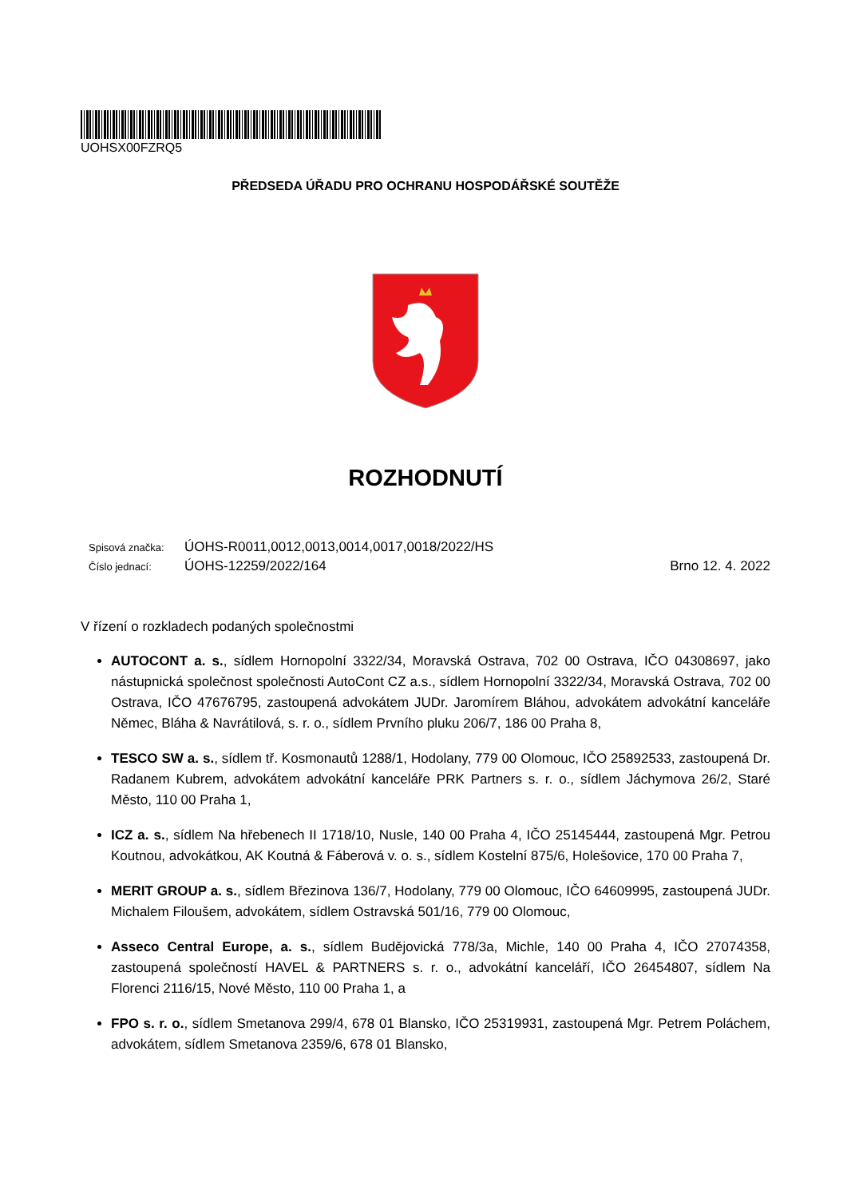UOHSX00FZRQ5
PŘEDSEDA ÚŘADU PRO OCHRANU HOSPODÁŘSKÉ SOUTĚŽE
ROZHODNUTÍ
Spisová značka: ÚOHS-R0011,0012,0013,0014,0017,0018/2022/HS
Číslo jednací: ÚOHS-12259/2022/164 Brno 12. 4. 2022
V řízení o rozkladech podaných společnostmi
AUTOCONT a. s., sídlem Hornopolní 3322/34, Moravská Ostrava, 702 00 Ostrava, IČO 04308697, jako nástupnická společnost společnosti AutoCont CZ a.s., sídlem Hornopolní 3322/34, Moravská Ostrava, 702 00 Ostrava, IČO 47676795, zastoupená advokátem JUDr. Jaromírem Bláhou, advokátem advokátní kanceláře Němec, Bláha & Navrátilová, s. r. o., sídlem Prvního pluku 206/7, 186 00 Praha 8,
TESCO SW a. s., sídlem tř. Kosmonautů 1288/1, Hodolany, 779 00 Olomouc, IČO 25892533, zastoupená Dr. Radanem Kubrem, advokátem advokátní kanceláře PRK Partners s. r. o., sídlem Jáchymova 26/2, Staré Město, 110 00 Praha 1,
ICZ a. s., sídlem Na hřebenech II 1718/10, Nusle, 140 00 Praha 4, IČO 25145444, zastoupená Mgr. Petrou Koutnou, advokátkou, AK Koutná & Fáberová v. o. s., sídlem Kostelní 875/6, Holešovice, 170 00 Praha 7,
MERIT GROUP a. s., sídlem Březinova 136/7, Hodolany, 779 00 Olomouc, IČO 64609995, zastoupená JUDr. Michalem Filoušem, advokátem, sídlem Ostravská 501/16, 779 00 Olomouc,
Asseco Central Europe, a. s., sídlem Budějovická 778/3a, Michle, 140 00 Praha 4, IČO 27074358, zastoupená společností HAVEL & PARTNERS s. r. o., advokátní kanceláří, IČO 26454807, sídlem Na Florenci 2116/15, Nové Město, 110 00 Praha 1, a
FPO s. r. o., sídlem Smetanova 299/4, 678 01 Blansko, IČO 25319931, zastoupená Mgr. Petrem Poláchem, advokátem, sídlem Smetanova 2359/6, 678 01 Blansko,